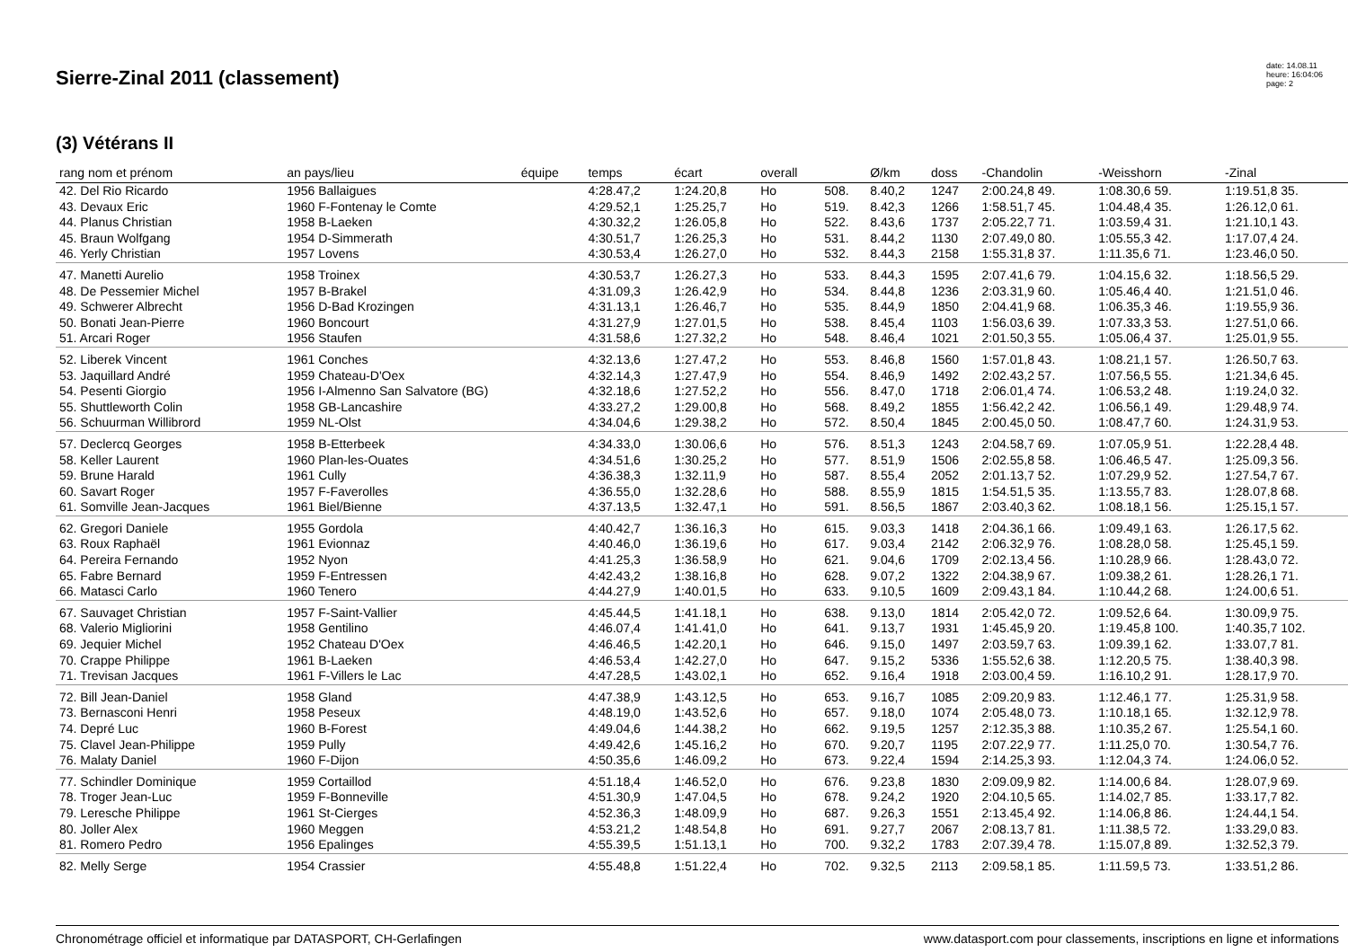Sierre-Zinal 2011 (classement)
date: 14.08.11
heure: 16:04:06
page: 2
(3) Vétérans II
| rang nom et prénom | an pays/lieu | équipe | temps | écart | overall | | Ø/km | doss | -Chandolin | -Weisshorn | -Zinal |
| --- | --- | --- | --- | --- | --- | --- | --- | --- | --- | --- | --- |
| 42. Del Rio Ricardo | 1956 Ballaigues | | 4:28.47,2 | 1:24.20,8 | Ho | 508. | 8.40,2 | 1247 | 2:00.24,8 49. | 1:08.30,6 59. | 1:19.51,8 35. |
| 43. Devaux Eric | 1960 F-Fontenay le Comte | | 4:29.52,1 | 1:25.25,7 | Ho | 519. | 8.42,3 | 1266 | 1:58.51,7 45. | 1:04.48,4 35. | 1:26.12,0 61. |
| 44. Planus Christian | 1958 B-Laeken | | 4:30.32,2 | 1:26.05,8 | Ho | 522. | 8.43,6 | 1737 | 2:05.22,7 71. | 1:03.59,4 31. | 1:21.10,1 43. |
| 45. Braun Wolfgang | 1954 D-Simmerath | | 4:30.51,7 | 1:26.25,3 | Ho | 531. | 8.44,2 | 1130 | 2:07.49,0 80. | 1:05.55,3 42. | 1:17.07,4 24. |
| 46. Yerly Christian | 1957 Lovens | | 4:30.53,4 | 1:26.27,0 | Ho | 532. | 8.44,3 | 2158 | 1:55.31,8 37. | 1:11.35,6 71. | 1:23.46,0 50. |
| 47. Manetti Aurelio | 1958 Troinex | | 4:30.53,7 | 1:26.27,3 | Ho | 533. | 8.44,3 | 1595 | 2:07.41,6 79. | 1:04.15,6 32. | 1:18.56,5 29. |
| 48. De Pessemier Michel | 1957 B-Brakel | | 4:31.09,3 | 1:26.42,9 | Ho | 534. | 8.44,8 | 1236 | 2:03.31,9 60. | 1:05.46,4 40. | 1:21.51,0 46. |
| 49. Schwerer Albrecht | 1956 D-Bad Krozingen | | 4:31.13,1 | 1:26.46,7 | Ho | 535. | 8.44,9 | 1850 | 2:04.41,9 68. | 1:06.35,3 46. | 1:19.55,9 36. |
| 50. Bonati Jean-Pierre | 1960 Boncourt | | 4:31.27,9 | 1:27.01,5 | Ho | 538. | 8.45,4 | 1103 | 1:56.03,6 39. | 1:07.33,3 53. | 1:27.51,0 66. |
| 51. Arcari Roger | 1956 Staufen | | 4:31.58,6 | 1:27.32,2 | Ho | 548. | 8.46,4 | 1021 | 2:01.50,3 55. | 1:05.06,4 37. | 1:25.01,9 55. |
| 52. Liberek Vincent | 1961 Conches | | 4:32.13,6 | 1:27.47,2 | Ho | 553. | 8.46,8 | 1560 | 1:57.01,8 43. | 1:08.21,1 57. | 1:26.50,7 63. |
| 53. Jaquillard André | 1959 Chateau-D'Oex | | 4:32.14,3 | 1:27.47,9 | Ho | 554. | 8.46,9 | 1492 | 2:02.43,2 57. | 1:07.56,5 55. | 1:21.34,6 45. |
| 54. Pesenti Giorgio | 1956 I-Almenno San Salvatore (BG) | | 4:32.18,6 | 1:27.52,2 | Ho | 556. | 8.47,0 | 1718 | 2:06.01,4 74. | 1:06.53,2 48. | 1:19.24,0 32. |
| 55. Shuttleworth Colin | 1958 GB-Lancashire | | 4:33.27,2 | 1:29.00,8 | Ho | 568. | 8.49,2 | 1855 | 1:56.42,2 42. | 1:06.56,1 49. | 1:29.48,9 74. |
| 56. Schuurman Willibrord | 1959 NL-Olst | | 4:34.04,6 | 1:29.38,2 | Ho | 572. | 8.50,4 | 1845 | 2:00.45,0 50. | 1:08.47,7 60. | 1:24.31,9 53. |
| 57. Declercq Georges | 1958 B-Etterbeek | | 4:34.33,0 | 1:30.06,6 | Ho | 576. | 8.51,3 | 1243 | 2:04.58,7 69. | 1:07.05,9 51. | 1:22.28,4 48. |
| 58. Keller Laurent | 1960 Plan-les-Ouates | | 4:34.51,6 | 1:30.25,2 | Ho | 577. | 8.51,9 | 1506 | 2:02.55,8 58. | 1:06.46,5 47. | 1:25.09,3 56. |
| 59. Brune Harald | 1961 Cully | | 4:36.38,3 | 1:32.11,9 | Ho | 587. | 8.55,4 | 2052 | 2:01.13,7 52. | 1:07.29,9 52. | 1:27.54,7 67. |
| 60. Savart Roger | 1957 F-Faverolles | | 4:36.55,0 | 1:32.28,6 | Ho | 588. | 8.55,9 | 1815 | 1:54.51,5 35. | 1:13.55,7 83. | 1:28.07,8 68. |
| 61. Somville Jean-Jacques | 1961 Biel/Bienne | | 4:37.13,5 | 1:32.47,1 | Ho | 591. | 8.56,5 | 1867 | 2:03.40,3 62. | 1:08.18,1 56. | 1:25.15,1 57. |
| 62. Gregori Daniele | 1955 Gordola | | 4:40.42,7 | 1:36.16,3 | Ho | 615. | 9.03,3 | 1418 | 2:04.36,1 66. | 1:09.49,1 63. | 1:26.17,5 62. |
| 63. Roux Raphaël | 1961 Evionnaz | | 4:40.46,0 | 1:36.19,6 | Ho | 617. | 9.03,4 | 2142 | 2:06.32,9 76. | 1:08.28,0 58. | 1:25.45,1 59. |
| 64. Pereira Fernando | 1952 Nyon | | 4:41.25,3 | 1:36.58,9 | Ho | 621. | 9.04,6 | 1709 | 2:02.13,4 56. | 1:10.28,9 66. | 1:28.43,0 72. |
| 65. Fabre Bernard | 1959 F-Entressen | | 4:42.43,2 | 1:38.16,8 | Ho | 628. | 9.07,2 | 1322 | 2:04.38,9 67. | 1:09.38,2 61. | 1:28.26,1 71. |
| 66. Matasci Carlo | 1960 Tenero | | 4:44.27,9 | 1:40.01,5 | Ho | 633. | 9.10,5 | 1609 | 2:09.43,1 84. | 1:10.44,2 68. | 1:24.00,6 51. |
| 67. Sauvaget Christian | 1957 F-Saint-Vallier | | 4:45.44,5 | 1:41.18,1 | Ho | 638. | 9.13,0 | 1814 | 2:05.42,0 72. | 1:09.52,6 64. | 1:30.09,9 75. |
| 68. Valerio Migliorini | 1958 Gentilino | | 4:46.07,4 | 1:41.41,0 | Ho | 641. | 9.13,7 | 1931 | 1:45.45,9 20. | 1:19.45,8 100. | 1:40.35,7 102. |
| 69. Jequier Michel | 1952 Chateau D'Oex | | 4:46.46,5 | 1:42.20,1 | Ho | 646. | 9.15,0 | 1497 | 2:03.59,7 63. | 1:09.39,1 62. | 1:33.07,7 81. |
| 70. Crappe Philippe | 1961 B-Laeken | | 4:46.53,4 | 1:42.27,0 | Ho | 647. | 9.15,2 | 5336 | 1:55.52,6 38. | 1:12.20,5 75. | 1:38.40,3 98. |
| 71. Trevisan Jacques | 1961 F-Villers le Lac | | 4:47.28,5 | 1:43.02,1 | Ho | 652. | 9.16,4 | 1918 | 2:03.00,4 59. | 1:16.10,2 91. | 1:28.17,9 70. |
| 72. Bill Jean-Daniel | 1958 Gland | | 4:47.38,9 | 1:43.12,5 | Ho | 653. | 9.16,7 | 1085 | 2:09.20,9 83. | 1:12.46,1 77. | 1:25.31,9 58. |
| 73. Bernasconi Henri | 1958 Peseux | | 4:48.19,0 | 1:43.52,6 | Ho | 657. | 9.18,0 | 1074 | 2:05.48,0 73. | 1:10.18,1 65. | 1:32.12,9 78. |
| 74. Depré Luc | 1960 B-Forest | | 4:49.04,6 | 1:44.38,2 | Ho | 662. | 9.19,5 | 1257 | 2:12.35,3 88. | 1:10.35,2 67. | 1:25.54,1 60. |
| 75. Clavel Jean-Philippe | 1959 Pully | | 4:49.42,6 | 1:45.16,2 | Ho | 670. | 9.20,7 | 1195 | 2:07.22,9 77. | 1:11.25,0 70. | 1:30.54,7 76. |
| 76. Malaty Daniel | 1960 F-Dijon | | 4:50.35,6 | 1:46.09,2 | Ho | 673. | 9.22,4 | 1594 | 2:14.25,3 93. | 1:12.04,3 74. | 1:24.06,0 52. |
| 77. Schindler Dominique | 1959 Cortaillod | | 4:51.18,4 | 1:46.52,0 | Ho | 676. | 9.23,8 | 1830 | 2:09.09,9 82. | 1:14.00,6 84. | 1:28.07,9 69. |
| 78. Troger Jean-Luc | 1959 F-Bonneville | | 4:51.30,9 | 1:47.04,5 | Ho | 678. | 9.24,2 | 1920 | 2:04.10,5 65. | 1:14.02,7 85. | 1:33.17,7 82. |
| 79. Leresche Philippe | 1961 St-Cierges | | 4:52.36,3 | 1:48.09,9 | Ho | 687. | 9.26,3 | 1551 | 2:13.45,4 92. | 1:14.06,8 86. | 1:24.44,1 54. |
| 80. Joller Alex | 1960 Meggen | | 4:53.21,2 | 1:48.54,8 | Ho | 691. | 9.27,7 | 2067 | 2:08.13,7 81. | 1:11.38,5 72. | 1:33.29,0 83. |
| 81. Romero Pedro | 1956 Epalinges | | 4:55.39,5 | 1:51.13,1 | Ho | 700. | 9.32,2 | 1783 | 2:07.39,4 78. | 1:15.07,8 89. | 1:32.52,3 79. |
| 82. Melly Serge | 1954 Crassier | | 4:55.48,8 | 1:51.22,4 | Ho | 702. | 9.32,5 | 2113 | 2:09.58,1 85. | 1:11.59,5 73. | 1:33.51,2 86. |
Chronométrage officiel et informatique par DATASPORT, CH-Gerlafingen www.datasport.com pour classements, inscriptions en ligne et informations